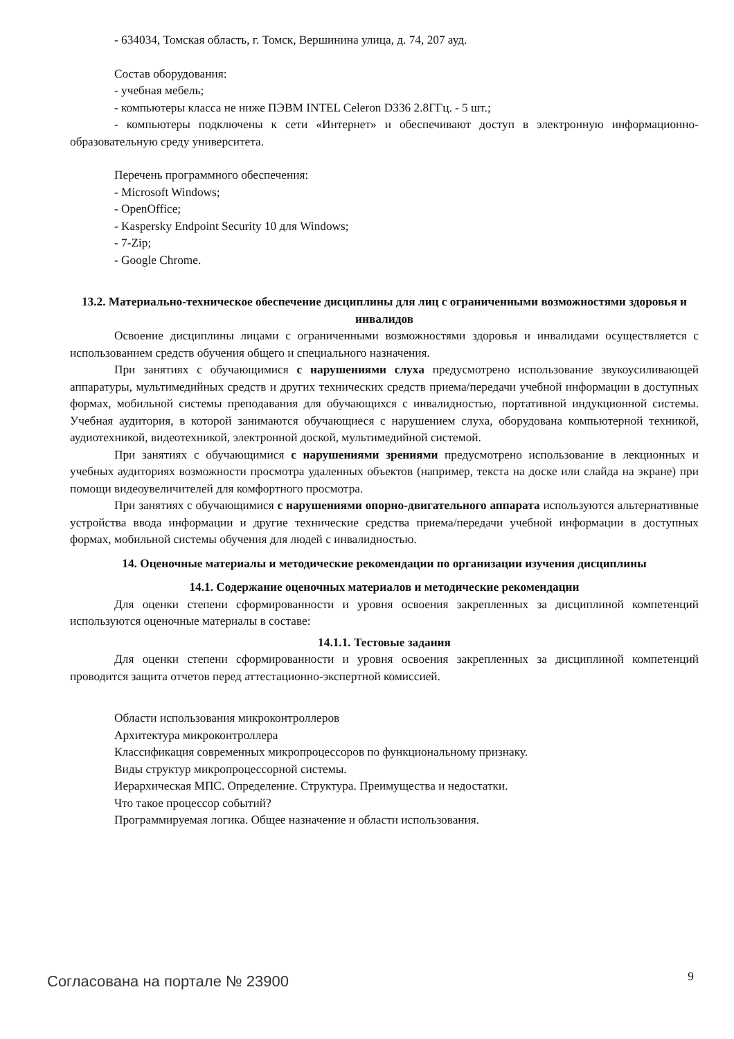- 634034, Томская область, г. Томск, Вершинина улица, д. 74, 207 ауд.
Состав оборудования:
- учебная мебель;
- компьютеры класса не ниже ПЭВМ INTEL Celeron D336 2.8ГГц. - 5 шт.;
- компьютеры подключены к сети «Интернет» и обеспечивают доступ в электронную информационно-образовательную среду университета.
Перечень программного обеспечения:
- Microsoft Windows;
- OpenOffice;
- Kaspersky Endpoint Security 10 для Windows;
- 7-Zip;
- Google Chrome.
13.2. Материально-техническое обеспечение дисциплины для лиц с ограниченными возможностями здоровья и инвалидов
Освоение дисциплины лицами с ограниченными возможностями здоровья и инвалидами осуществляется с использованием средств обучения общего и специального назначения.
При занятиях с обучающимися с нарушениями слуха предусмотрено использование звукоусиливающей аппаратуры, мультимедийных средств и других технических средств приема/передачи учебной информации в доступных формах, мобильной системы преподавания для обучающихся с инвалидностью, портативной индукционной системы. Учебная аудитория, в которой занимаются обучающиеся с нарушением слуха, оборудована компьютерной техникой, аудиотехникой, видеотехникой, электронной доской, мультимедийной системой.
При занятиях с обучающимися с нарушениями зрениями предусмотрено использование в лекционных и учебных аудиториях возможности просмотра удаленных объектов (например, текста на доске или слайда на экране) при помощи видеоувеличителей для комфортного просмотра.
При занятиях с обучающимися с нарушениями опорно-двигательного аппарата используются альтернативные устройства ввода информации и другие технические средства приема/передачи учебной информации в доступных формах, мобильной системы обучения для людей с инвалидностью.
14. Оценочные материалы и методические рекомендации по организации изучения дисциплины
14.1. Содержание оценочных материалов и методические рекомендации
Для оценки степени сформированности и уровня освоения закрепленных за дисциплиной компетенций используются оценочные материалы в составе:
14.1.1. Тестовые задания
Для оценки степени сформированности и уровня освоения закрепленных за дисциплиной компетенций проводится защита отчетов перед аттестационно-экспертной комиссией.
Области использования микроконтроллеров
Архитектура микроконтроллера
Классификация современных микропроцессоров по функциональному признаку.
Виды структур микропроцессорной системы.
Иерархическая МПС. Определение. Структура. Преимущества и недостатки.
Что такое процессор событий?
Программируемая логика. Общее назначение и области использования.
Согласована на портале № 23900 9